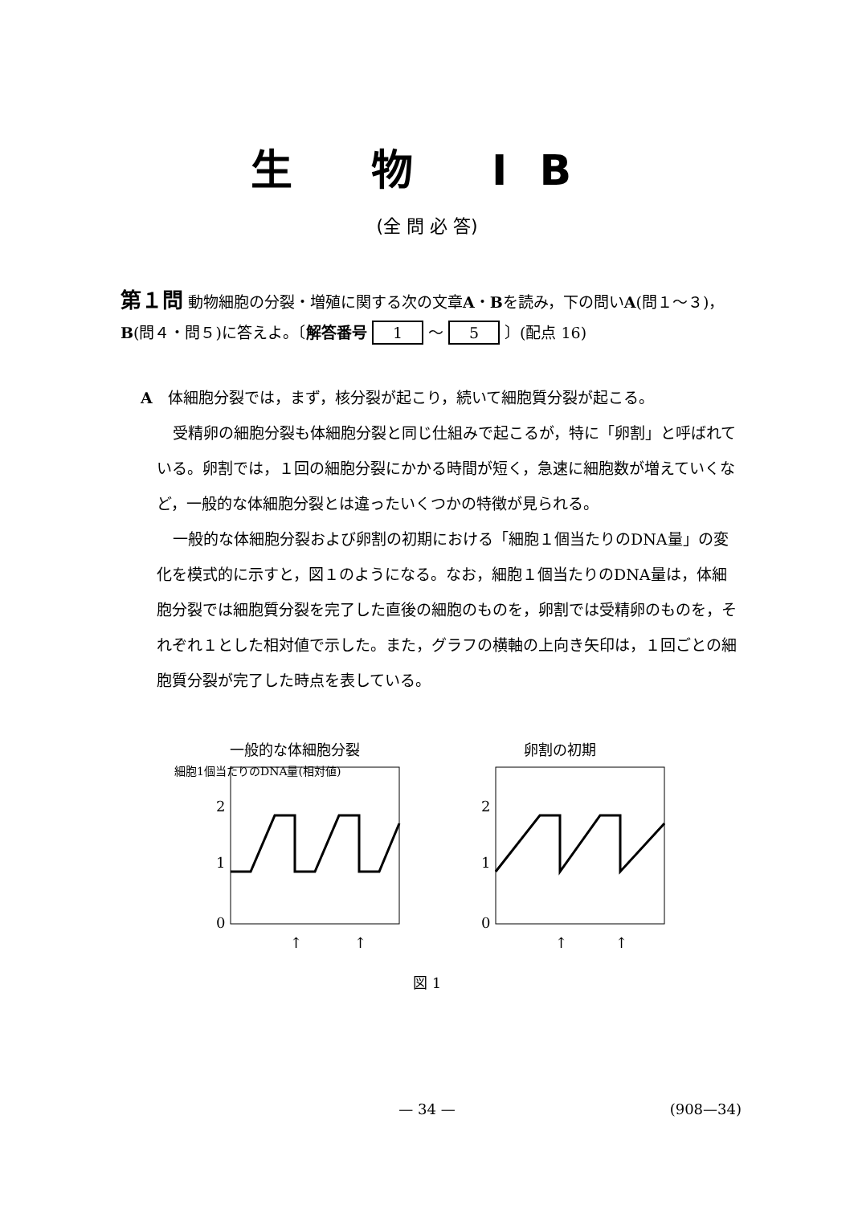生 物 IB
(全 問 必 答)
第１問 動物細胞の分裂・増殖に関する次の文章A・Bを読み，下の問いA(問１〜３)，B(問４・問５)に答えよ。〔解答番号 1 〜 5 〕(配点 16)
A　体細胞分裂では，まず，核分裂が起こり，続いて細胞質分裂が起こる。
受精卵の細胞分裂も体細胞分裂と同じ仕組みで起こるが，特に「卵割」と呼ばれている。卵割では，１回の細胞分裂にかかる時間が短く，急速に細胞数が増えていくなど，一般的な体細胞分裂とは違ったいくつかの特徴が見られる。
一般的な体細胞分裂および卵割の初期における「細胞１個当たりのDNA量」の変化を模式的に示すと，図１のようになる。なお，細胞１個当たりのDNA量は，体細胞分裂では細胞質分裂を完了した直後の細胞のものを，卵割では受精卵のものを，それぞれ１とした相対値で示した。また，グラフの横軸の上向き矢印は，１回ごとの細胞質分裂が完了した時点を表している。
一般的な体細胞分裂
細胞1個当たりのDNA量(相対値)
2
1
0
↑
↑
卵割の初期
2
1
0
↑
↑
図 1
— 34 —
(908—34)